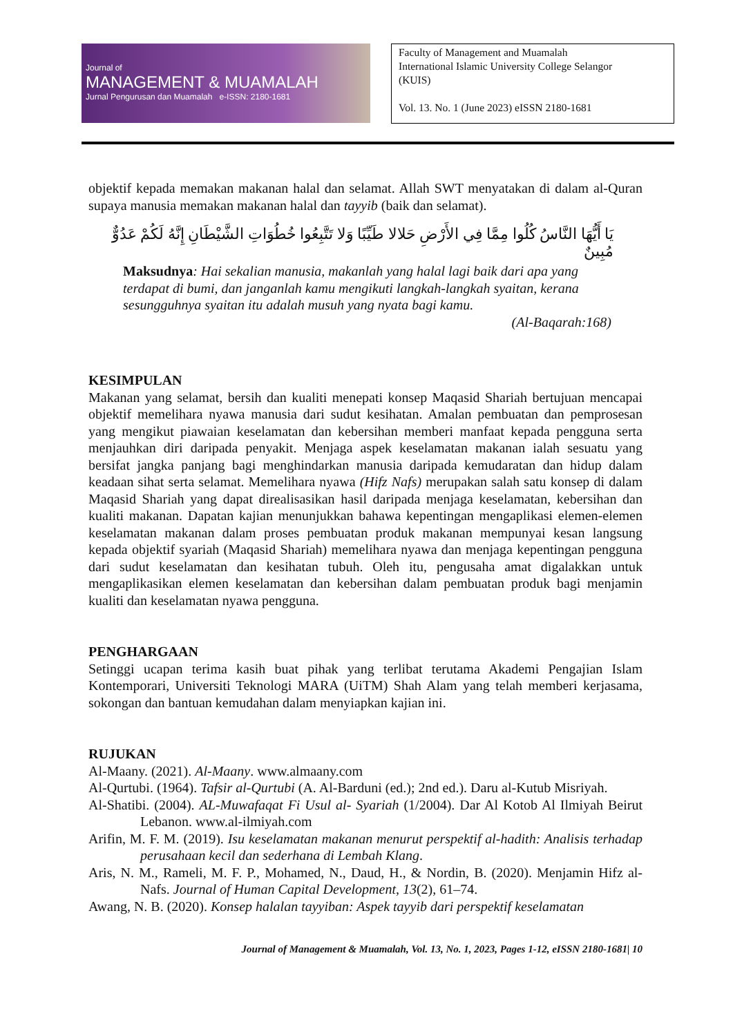Journal of
MANAGEMENT & MUAMALAH
Jurnal Pengurusan dan Muamalah e-ISSN: 2180-1681
Faculty of Management and Muamalah
International Islamic University College Selangor
(KUIS)
Vol. 13. No. 1 (June 2023) eISSN 2180-1681
objektif kepada memakan makanan halal dan selamat. Allah SWT menyatakan di dalam al-Quran supaya manusia memakan makanan halal dan tayyib (baik dan selamat).
يَا أَيُّهَا النَّاسُ كُلُوا مِمَّا فِي الأَرْضِ حَلالا طَيِّبًا وَلا تَتَّبِعُوا خُطُوَاتِ الشَّيْطَانِ إِنَّهُ لَكُمْ عَدُوٌّ مُبِينٌ
Maksudnya: Hai sekalian manusia, makanlah yang halal lagi baik dari apa yang terdapat di bumi, dan janganlah kamu mengikuti langkah-langkah syaitan, kerana sesungguhnya syaitan itu adalah musuh yang nyata bagi kamu.
(Al-Baqarah:168)
KESIMPULAN
Makanan yang selamat, bersih dan kualiti menepati konsep Maqasid Shariah bertujuan mencapai objektif memelihara nyawa manusia dari sudut kesihatan. Amalan pembuatan dan pemprosesan yang mengikut piawaian keselamatan dan kebersihan memberi manfaat kepada pengguna serta menjauhkan diri daripada penyakit. Menjaga aspek keselamatan makanan ialah sesuatu yang bersifat jangka panjang bagi menghindarkan manusia daripada kemudaratan dan hidup dalam keadaan sihat serta selamat. Memelihara nyawa (Hifz Nafs) merupakan salah satu konsep di dalam Maqasid Shariah yang dapat direalisasikan hasil daripada menjaga keselamatan, kebersihan dan kualiti makanan. Dapatan kajian menunjukkan bahawa kepentingan mengaplikasi elemen-elemen keselamatan makanan dalam proses pembuatan produk makanan mempunyai kesan langsung kepada objektif syariah (Maqasid Shariah) memelihara nyawa dan menjaga kepentingan pengguna dari sudut keselamatan dan kesihatan tubuh. Oleh itu, pengusaha amat digalakkan untuk mengaplikasikan elemen keselamatan dan kebersihan dalam pembuatan produk bagi menjamin kualiti dan keselamatan nyawa pengguna.
PENGHARGAAN
Setinggi ucapan terima kasih buat pihak yang terlibat terutama Akademi Pengajian Islam Kontemporari, Universiti Teknologi MARA (UiTM) Shah Alam yang telah memberi kerjasama, sokongan dan bantuan kemudahan dalam menyiapkan kajian ini.
RUJUKAN
Al-Maany. (2021). Al-Maany. www.almaany.com
Al-Qurtubi. (1964). Tafsir al-Qurtubi (A. Al-Barduni (ed.); 2nd ed.). Daru al-Kutub Misriyah.
Al-Shatibi. (2004). AL-Muwafaqat Fi Usul al- Syariah (1/2004). Dar Al Kotob Al Ilmiyah Beirut Lebanon. www.al-ilmiyah.com
Arifin, M. F. M. (2019). Isu keselamatan makanan menurut perspektif al-hadith: Analisis terhadap perusahaan kecil dan sederhana di Lembah Klang.
Aris, N. M., Rameli, M. F. P., Mohamed, N., Daud, H., & Nordin, B. (2020). Menjamin Hifz al-Nafs. Journal of Human Capital Development, 13(2), 61–74.
Awang, N. B. (2020). Konsep halalan tayyiban: Aspek tayyib dari perspektif keselamatan
Journal of Management & Muamalah, Vol. 13, No. 1, 2023, Pages 1-12, eISSN 2180-1681| 10